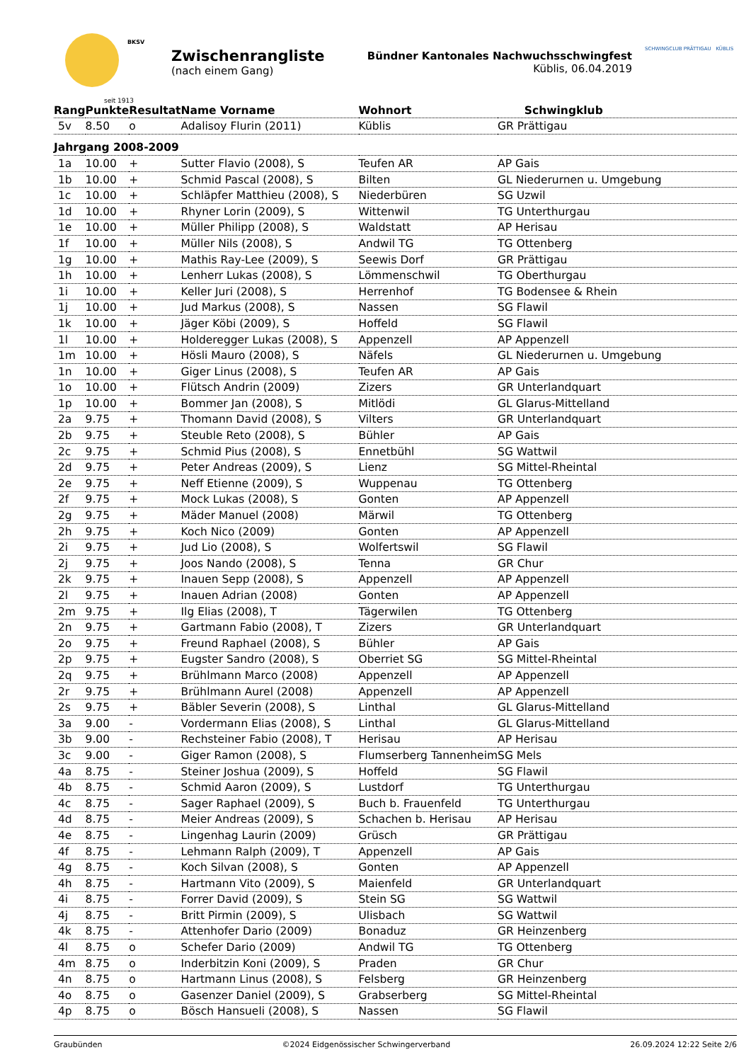seit 1913
BKSV
Zwischenrangliste
(nach einem Gang)
Bündner Kantonales Nachwuchsschwingfest
Küblis, 06.04.2019
SCHWINGCLUB PRÄTTIGAU KÜBLIS
| Rang | Punkte | Resultat | Name Vorname | Wohnort | Schwingklub |
| --- | --- | --- | --- | --- | --- |
| 5v | 8.50 | o | Adalisoy Flurin (2011) | Küblis | GR Prättigau |
| Jahrgang 2008-2009 | | | | | |
| 1a | 10.00 | + | Sutter Flavio (2008), S | Teufen AR | AP Gais |
| 1b | 10.00 | + | Schmid Pascal (2008), S | Bilten | GL Niederurnen u. Umgebung |
| 1c | 10.00 | + | Schläpfer Matthieu (2008), S | Niederbüren | SG Uzwil |
| 1d | 10.00 | + | Rhyner Lorin (2009), S | Wittenwil | TG Unterthurgau |
| 1e | 10.00 | + | Müller Philipp (2008), S | Waldstatt | AP Herisau |
| 1f | 10.00 | + | Müller Nils (2008), S | Andwil TG | TG Ottenberg |
| 1g | 10.00 | + | Mathis Ray-Lee (2009), S | Seewis Dorf | GR Prättigau |
| 1h | 10.00 | + | Lenherr Lukas (2008), S | Lömmenschwil | TG Oberthurgau |
| 1i | 10.00 | + | Keller Juri (2008), S | Herrenhof | TG Bodensee & Rhein |
| 1j | 10.00 | + | Jud Markus (2008), S | Nassen | SG Flawil |
| 1k | 10.00 | + | Jäger Köbi (2009), S | Hoffeld | SG Flawil |
| 1l | 10.00 | + | Holderegger Lukas (2008), S | Appenzell | AP Appenzell |
| 1m | 10.00 | + | Hösli Mauro (2008), S | Näfels | GL Niederurnen u. Umgebung |
| 1n | 10.00 | + | Giger Linus (2008), S | Teufen AR | AP Gais |
| 1o | 10.00 | + | Flütsch Andrin (2009) | Zizers | GR Unterlandquart |
| 1p | 10.00 | + | Bommer Jan (2008), S | Mitlödi | GL Glarus-Mittelland |
| 2a | 9.75 | + | Thomann David (2008), S | Vilters | GR Unterlandquart |
| 2b | 9.75 | + | Steuble Reto (2008), S | Bühler | AP Gais |
| 2c | 9.75 | + | Schmid Pius (2008), S | Ennetbühl | SG Wattwil |
| 2d | 9.75 | + | Peter Andreas (2009), S | Lienz | SG Mittel-Rheintal |
| 2e | 9.75 | + | Neff Etienne (2009), S | Wuppenau | TG Ottenberg |
| 2f | 9.75 | + | Mock Lukas (2008), S | Gonten | AP Appenzell |
| 2g | 9.75 | + | Mäder Manuel (2008) | Märwil | TG Ottenberg |
| 2h | 9.75 | + | Koch Nico (2009) | Gonten | AP Appenzell |
| 2i | 9.75 | + | Jud Lio (2008), S | Wolfertswil | SG Flawil |
| 2j | 9.75 | + | Joos Nando (2008), S | Tenna | GR Chur |
| 2k | 9.75 | + | Inauen Sepp (2008), S | Appenzell | AP Appenzell |
| 2l | 9.75 | + | Inauen Adrian (2008) | Gonten | AP Appenzell |
| 2m | 9.75 | + | Ilg Elias (2008), T | Tägerwilen | TG Ottenberg |
| 2n | 9.75 | + | Gartmann Fabio (2008), T | Zizers | GR Unterlandquart |
| 2o | 9.75 | + | Freund Raphael (2008), S | Bühler | AP Gais |
| 2p | 9.75 | + | Eugster Sandro (2008), S | Oberriet SG | SG Mittel-Rheintal |
| 2q | 9.75 | + | Brühlmann Marco (2008) | Appenzell | AP Appenzell |
| 2r | 9.75 | + | Brühlmann Aurel (2008) | Appenzell | AP Appenzell |
| 2s | 9.75 | + | Bäbler Severin (2008), S | Linthal | GL Glarus-Mittelland |
| 3a | 9.00 | - | Vordermann Elias (2008), S | Linthal | GL Glarus-Mittelland |
| 3b | 9.00 | - | Rechsteiner Fabio (2008), T | Herisau | AP Herisau |
| 3c | 9.00 | - | Giger Ramon (2008), S | Flumserberg Tannenheim | SG Mels |
| 4a | 8.75 | - | Steiner Joshua (2009), S | Hoffeld | SG Flawil |
| 4b | 8.75 | - | Schmid Aaron (2009), S | Lustdorf | TG Unterthurgau |
| 4c | 8.75 | - | Sager Raphael (2009), S | Buch b. Frauenfeld | TG Unterthurgau |
| 4d | 8.75 | - | Meier Andreas (2009), S | Schachen b. Herisau | AP Herisau |
| 4e | 8.75 | - | Lingenhag Laurin (2009) | Grüsch | GR Prättigau |
| 4f | 8.75 | - | Lehmann Ralph (2009), T | Appenzell | AP Gais |
| 4g | 8.75 | - | Koch Silvan (2008), S | Gonten | AP Appenzell |
| 4h | 8.75 | - | Hartmann Vito (2009), S | Maienfeld | GR Unterlandquart |
| 4i | 8.75 | - | Forrer David (2009), S | Stein SG | SG Wattwil |
| 4j | 8.75 | - | Britt Pirmin (2009), S | Ulisbach | SG Wattwil |
| 4k | 8.75 | - | Attenhofer Dario (2009) | Bonaduz | GR Heinzenberg |
| 4l | 8.75 | o | Schefer Dario (2009) | Andwil TG | TG Ottenberg |
| 4m | 8.75 | o | Inderbitzin Koni (2009), S | Praden | GR Chur |
| 4n | 8.75 | o | Hartmann Linus (2008), S | Felsberg | GR Heinzenberg |
| 4o | 8.75 | o | Gasenzer Daniel (2009), S | Grabserberg | SG Mittel-Rheintal |
| 4p | 8.75 | o | Bösch Hansueli (2008), S | Nassen | SG Flawil |
Graubünden ©2024 Eidgenössischer Schwingerverband 26.09.2024 12:22 Seite 2/6